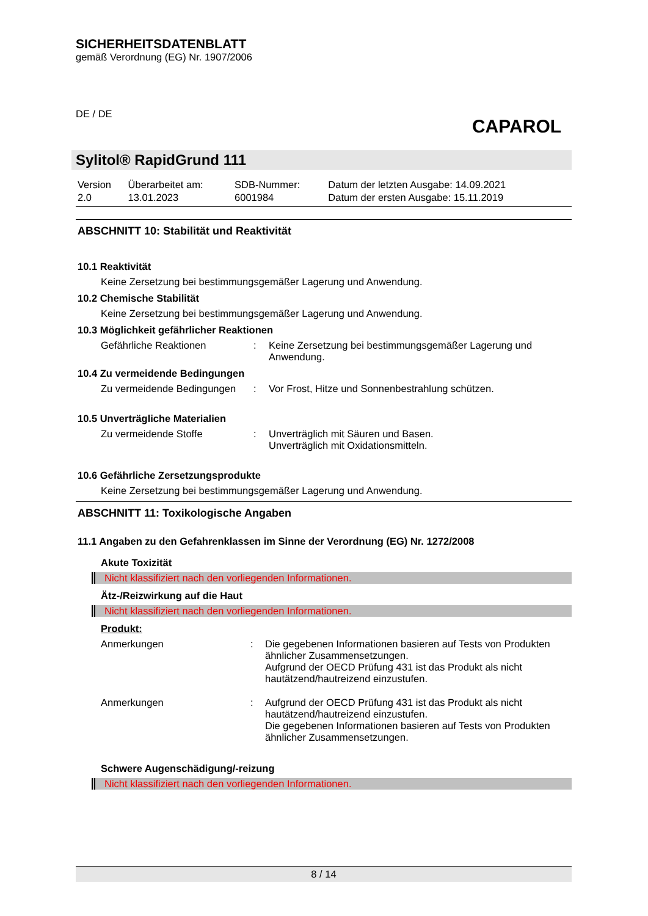SICHERHEITSDATENBLATT
gemäß Verordnung (EG) Nr. 1907/2006
DE / DE
CAPAROL
Sylitol® RapidGrund 111
| Version 2.0 | Überarbeitet am: 13.01.2023 | SDB-Nummer: 6001984 | Datum der letzten Ausgabe: 14.09.2021 Datum der ersten Ausgabe: 15.11.2019 |
ABSCHNITT 10: Stabilität und Reaktivität
10.1 Reaktivität
Keine Zersetzung bei bestimmungsgemäßer Lagerung und Anwendung.
10.2 Chemische Stabilität
Keine Zersetzung bei bestimmungsgemäßer Lagerung und Anwendung.
10.3 Möglichkeit gefährlicher Reaktionen
Gefährliche Reaktionen
:
Keine Zersetzung bei bestimmungsgemäßer Lagerung und Anwendung.
10.4 Zu vermeidende Bedingungen
Zu vermeidende Bedingungen
:
Vor Frost, Hitze und Sonnenbestrahlung schützen.
10.5 Unverträgliche Materialien
Zu vermeidende Stoffe
:
Unverträglich mit Säuren und Basen.
Unverträglich mit Oxidationsmitteln.
10.6 Gefährliche Zersetzungsprodukte
Keine Zersetzung bei bestimmungsgemäßer Lagerung und Anwendung.
ABSCHNITT 11: Toxikologische Angaben
11.1 Angaben zu den Gefahrenklassen im Sinne der Verordnung (EG) Nr. 1272/2008
Akute Toxizität
Nicht klassifiziert nach den vorliegenden Informationen.
Ätz-/Reizwirkung auf die Haut
Nicht klassifiziert nach den vorliegenden Informationen.
Produkt:
Anmerkungen
:
Die gegebenen Informationen basieren auf Tests von Produkten ähnlicher Zusammensetzungen.
Aufgrund der OECD Prüfung 431 ist das Produkt als nicht hautätzend/hautreizend einzustufen.
Anmerkungen
:
Aufgrund der OECD Prüfung 431 ist das Produkt als nicht hautätzend/hautreizend einzustufen.
Die gegebenen Informationen basieren auf Tests von Produkten ähnlicher Zusammensetzungen.
Schwere Augenschädigung/-reizung
Nicht klassifiziert nach den vorliegenden Informationen.
8 / 14